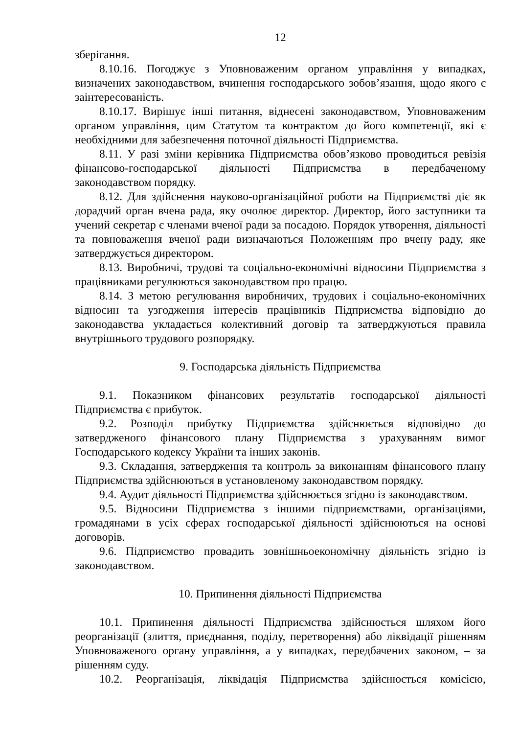12
зберігання.
8.10.16. Погоджує з Уповноваженим органом управління у випадках, визначених законодавством, вчинення господарського зобов’язання, щодо якого є заінтересованість.
8.10.17. Вирішує інші питання, віднесені законодавством, Уповноваженим органом управління, цим Статутом та контрактом до його компетенції, які є необхідними для забезпечення поточної діяльності Підприємства.
8.11. У разі зміни керівника Підприємства обов’язково проводиться ревізія фінансово-господарської діяльності Підприємства в передбаченому законодавством порядку.
8.12. Для здійснення науково-організаційної роботи на Підприємстві діє як дорадчий орган вчена рада, яку очолює директор. Директор, його заступники та учений секретар є членами вченої ради за посадою. Порядок утворення, діяльності та повноваження вченої ради визначаються Положенням про вчену раду, яке затверджується директором.
8.13. Виробничі, трудові та соціально-економічні відносини Підприємства з працівниками регулюються законодавством про працю.
8.14. З метою регулювання виробничих, трудових і соціально-економічних відносин та узгодження інтересів працівників Підприємства відповідно до законодавства укладається колективний договір та затверджуються правила внутрішнього трудового розпорядку.
9. Господарська діяльність Підприємства
9.1. Показником фінансових результатів господарської діяльності Підприємства є прибуток.
9.2. Розподіл прибутку Підприємства здійснюється відповідно до затвердженого фінансового плану Підприємства з урахуванням вимог Господарського кодексу України та інших законів.
9.3. Складання, затвердження та контроль за виконанням фінансового плану Підприємства здійснюються в установленому законодавством порядку.
9.4. Аудит діяльності Підприємства здійснюється згідно із законодавством.
9.5. Відносини Підприємства з іншими підприємствами, організаціями, громадянами в усіх сферах господарської діяльності здійснюються на основі договорів.
9.6. Підприємство провадить зовнішньоекономічну діяльність згідно із законодавством.
10. Припинення діяльності Підприємства
10.1. Припинення діяльності Підприємства здійснюється шляхом його реорганізації (злиття, приєднання, поділу, перетворення) або ліквідації рішенням Уповноваженого органу управління, а у випадках, передбачених законом, – за рішенням суду.
10.2. Реорганізація, ліквідація Підприємства здійснюється комісією,